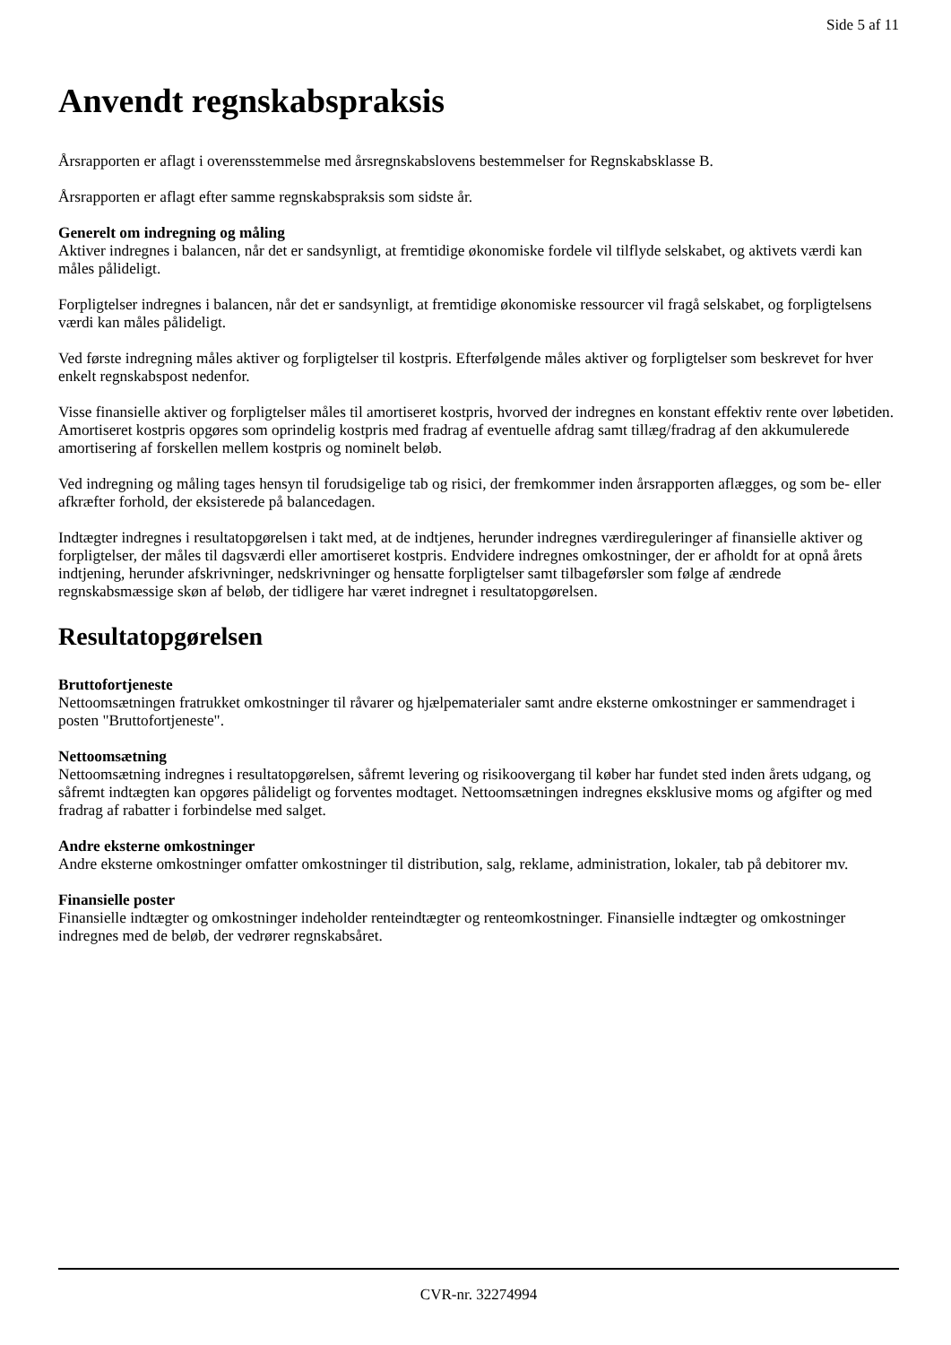Side 5 af 11
Anvendt regnskabspraksis
Årsrapporten er aflagt i overensstemmelse med årsregnskabslovens bestemmelser for Regnskabsklasse B.
Årsrapporten er aflagt efter samme regnskabspraksis som sidste år.
Generelt om indregning og måling
Aktiver indregnes i balancen, når det er sandsynligt, at fremtidige økonomiske fordele vil tilflyde selskabet, og aktivets værdi kan måles pålideligt.
Forpligtelser indregnes i balancen, når det er sandsynligt, at fremtidige økonomiske ressourcer vil fragå selskabet, og forpligtelsens værdi kan måles pålideligt.
Ved første indregning måles aktiver og forpligtelser til kostpris. Efterfølgende måles aktiver og forpligtelser som beskrevet for hver enkelt regnskabspost nedenfor.
Visse finansielle aktiver og forpligtelser måles til amortiseret kostpris, hvorved der indregnes en konstant effektiv rente over løbetiden. Amortiseret kostpris opgøres som oprindelig kostpris med fradrag af eventuelle afdrag samt tillæg/fradrag af den akkumulerede amortisering af forskellen mellem kostpris og nominelt beløb.
Ved indregning og måling tages hensyn til forudsigelige tab og risici, der fremkommer inden årsrapporten aflægges, og som be- eller afkræfter forhold, der eksisterede på balancedagen.
Indtægter indregnes i resultatopgørelsen i takt med, at de indtjenes, herunder indregnes værdireguleringer af finansielle aktiver og forpligtelser, der måles til dagsværdi eller amortiseret kostpris. Endvidere indregnes omkostninger, der er afholdt for at opnå årets indtjening, herunder afskrivninger, nedskrivninger og hensatte forpligtelser samt tilbageførsler som følge af ændrede regnskabsmæssige skøn af beløb, der tidligere har været indregnet i resultatopgørelsen.
Resultatopgørelsen
Bruttofortjeneste
Nettoomsætningen fratrukket omkostninger til råvarer og hjælpematerialer samt andre eksterne omkostninger er sammendraget i posten "Bruttofortjeneste".
Nettoomsætning
Nettoomsætning indregnes i resultatopgørelsen, såfremt levering og risikoovergang til køber har fundet sted inden årets udgang, og såfremt indtægten kan opgøres pålideligt og forventes modtaget. Nettoomsætningen indregnes eksklusive moms og afgifter og med fradrag af rabatter i forbindelse med salget.
Andre eksterne omkostninger
Andre eksterne omkostninger omfatter omkostninger til distribution, salg, reklame, administration, lokaler, tab på debitorer mv.
Finansielle poster
Finansielle indtægter og omkostninger indeholder renteindtægter og renteomkostninger. Finansielle indtægter og omkostninger indregnes med de beløb, der vedrører regnskabsåret.
CVR-nr. 32274994